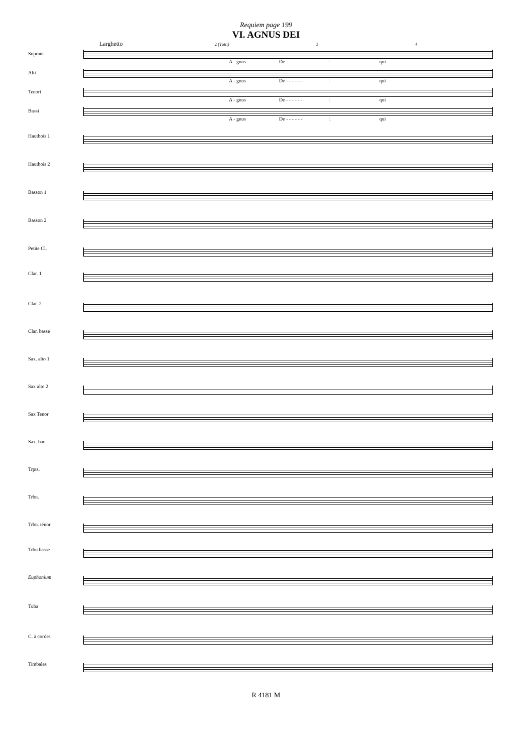Requiem page 199
VI. AGNUS DEI
Larghetto 2 (Tutti) 3 4
Soprani
A - gnus De - - - - - - i qui
Alti
A - gnus De - - - - - - i qui
Tenori
A - gnus De - - - - - - i qui
Bassi
A - gnus De - - - - - - i qui
Hautbois 1
Hautbois 2
Basson 1
Basson 2
Petite Cl.
Clar. 1
Clar. 2
Clar. basse
Sax. alto 1
Sax alto 2
Sax Tenor
Sax. bar.
Trpts.
Trbn.
Trbn. ténor
Trbn basse
Euphonium
Tuba
C. à cordes
Timbales
R 4181 M